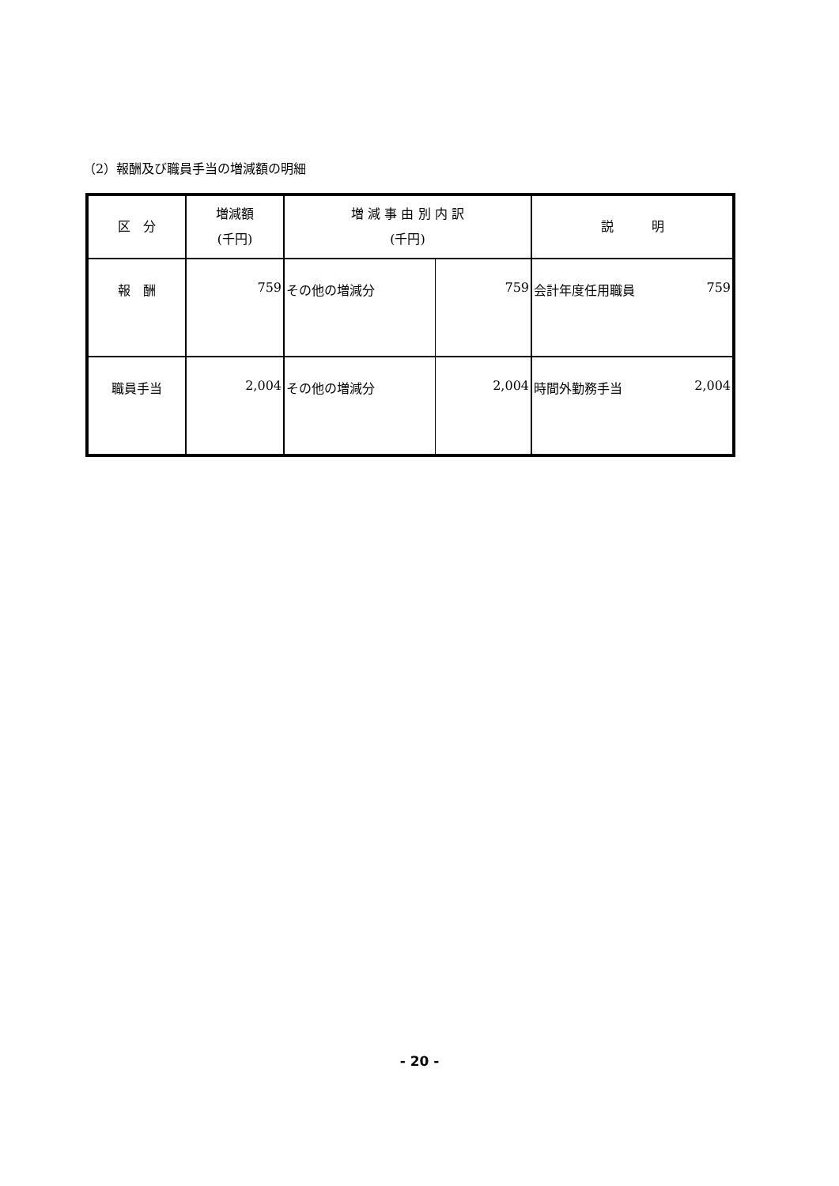（2）報酬及び職員手当の増減額の明細
| 区 分 | 増減額 (千円) | 増 減 事 由 別 内 訳 (千円) | | 説 明 | |
| --- | --- | --- | --- | --- | --- |
| 報 酬 | 759 | その他の増減分 | 759 | 会計年度任用職員 | 759 |
| 職員手当 | 2,004 | その他の増減分 | 2,004 | 時間外勤務手当 | 2,004 |
- 20 -